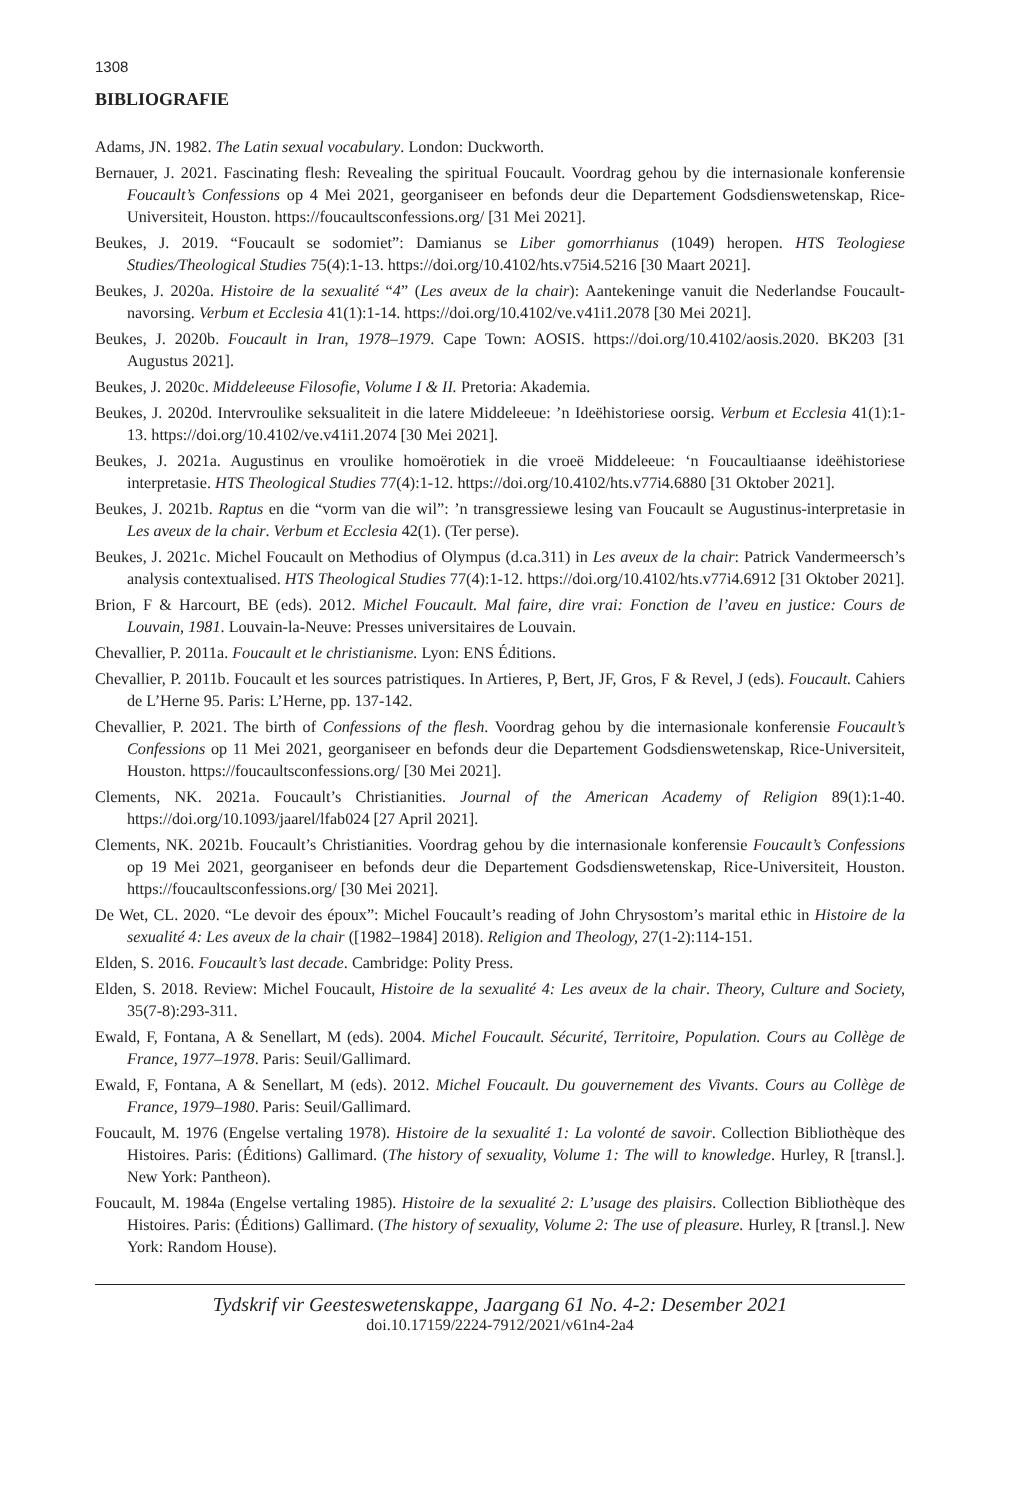1308
BIBLIOGRAFIE
Adams, JN. 1982. The Latin sexual vocabulary. London: Duckworth.
Bernauer, J. 2021. Fascinating flesh: Revealing the spiritual Foucault. Voordrag gehou by die internasionale konferensie Foucault’s Confessions op 4 Mei 2021, georganiseer en befonds deur die Departement Godsdienswetenskap, Rice-Universiteit, Houston. https://foucaultsconfessions.org/ [31 Mei 2021].
Beukes, J. 2019. “Foucault se sodomiet”: Damianus se Liber gomorrhianus (1049) heropen. HTS Teologiese Studies/Theological Studies 75(4):1-13. https://doi.org/10.4102/hts.v75i4.5216 [30 Maart 2021].
Beukes, J. 2020a. Histoire de la sexualité “4” (Les aveux de la chair): Aantekeninge vanuit die Nederlandse Foucault-navorsing. Verbum et Ecclesia 41(1):1-14. https://doi.org/10.4102/ve.v41i1.2078 [30 Mei 2021].
Beukes, J. 2020b. Foucault in Iran, 1978–1979. Cape Town: AOSIS. https://doi.org/10.4102/aosis.2020. BK203 [31 Augustus 2021].
Beukes, J. 2020c. Middeleeuse Filosofie, Volume I & II. Pretoria: Akademia.
Beukes, J. 2020d. Intervroulike seksualiteit in die latere Middeleeue: ’n Ideëhistoriese oorsig. Verbum et Ecclesia 41(1):1-13. https://doi.org/10.4102/ve.v41i1.2074 [30 Mei 2021].
Beukes, J. 2021a. Augustinus en vroulike homoërotiek in die vroeë Middeleeue: ‘n Foucaultiaanse ideëhistoriese interpretasie. HTS Theological Studies 77(4):1-12. https://doi.org/10.4102/hts.v77i4.6880 [31 Oktober 2021].
Beukes, J. 2021b. Raptus en die “vorm van die wil”: ’n transgressiewe lesing van Foucault se Augustinus-interpretasie in Les aveux de la chair. Verbum et Ecclesia 42(1). (Ter perse).
Beukes, J. 2021c. Michel Foucault on Methodius of Olympus (d.ca.311) in Les aveux de la chair: Patrick Vandermeersch’s analysis contextualised. HTS Theological Studies 77(4):1-12. https://doi.org/10.4102/hts.v77i4.6912 [31 Oktober 2021].
Brion, F & Harcourt, BE (eds). 2012. Michel Foucault. Mal faire, dire vrai: Fonction de l’aveu en justice: Cours de Louvain, 1981. Louvain-la-Neuve: Presses universitaires de Louvain.
Chevallier, P. 2011a. Foucault et le christianisme. Lyon: ENS Éditions.
Chevallier, P. 2011b. Foucault et les sources patristiques. In Artieres, P, Bert, JF, Gros, F & Revel, J (eds). Foucault. Cahiers de L’Herne 95. Paris: L’Herne, pp. 137-142.
Chevallier, P. 2021. The birth of Confessions of the flesh. Voordrag gehou by die internasionale konferensie Foucault’s Confessions op 11 Mei 2021, georganiseer en befonds deur die Departement Godsdienswetenskap, Rice-Universiteit, Houston. https://foucaultsconfessions.org/ [30 Mei 2021].
Clements, NK. 2021a. Foucault’s Christianities. Journal of the American Academy of Religion 89(1):1-40. https://doi.org/10.1093/jaarel/lfab024 [27 April 2021].
Clements, NK. 2021b. Foucault’s Christianities. Voordrag gehou by die internasionale konferensie Foucault’s Confessions op 19 Mei 2021, georganiseer en befonds deur die Departement Godsdienswetenskap, Rice-Universiteit, Houston. https://foucaultsconfessions.org/ [30 Mei 2021].
De Wet, CL. 2020. “Le devoir des époux”: Michel Foucault’s reading of John Chrysostom’s marital ethic in Histoire de la sexualité 4: Les aveux de la chair ([1982–1984] 2018). Religion and Theology, 27(1-2):114-151.
Elden, S. 2016. Foucault’s last decade. Cambridge: Polity Press.
Elden, S. 2018. Review: Michel Foucault, Histoire de la sexualité 4: Les aveux de la chair. Theory, Culture and Society, 35(7-8):293-311.
Ewald, F, Fontana, A & Senellart, M (eds). 2004. Michel Foucault. Sécurité, Territoire, Population. Cours au Collège de France, 1977–1978. Paris: Seuil/Gallimard.
Ewald, F, Fontana, A & Senellart, M (eds). 2012. Michel Foucault. Du gouvernement des Vivants. Cours au Collège de France, 1979–1980. Paris: Seuil/Gallimard.
Foucault, M. 1976 (Engelse vertaling 1978). Histoire de la sexualité 1: La volonté de savoir. Collection Bibliothèque des Histoires. Paris: (Éditions) Gallimard. (The history of sexuality, Volume 1: The will to knowledge. Hurley, R [transl.]. New York: Pantheon).
Foucault, M. 1984a (Engelse vertaling 1985). Histoire de la sexualité 2: L’usage des plaisirs. Collection Bibliothèque des Histoires. Paris: (Éditions) Gallimard. (The history of sexuality, Volume 2: The use of pleasure. Hurley, R [transl.]. New York: Random House).
Tydskrif vir Geesteswetenskappe, Jaargang 61 No. 4-2: Desember 2021
doi.10.17159/2224-7912/2021/v61n4-2a4